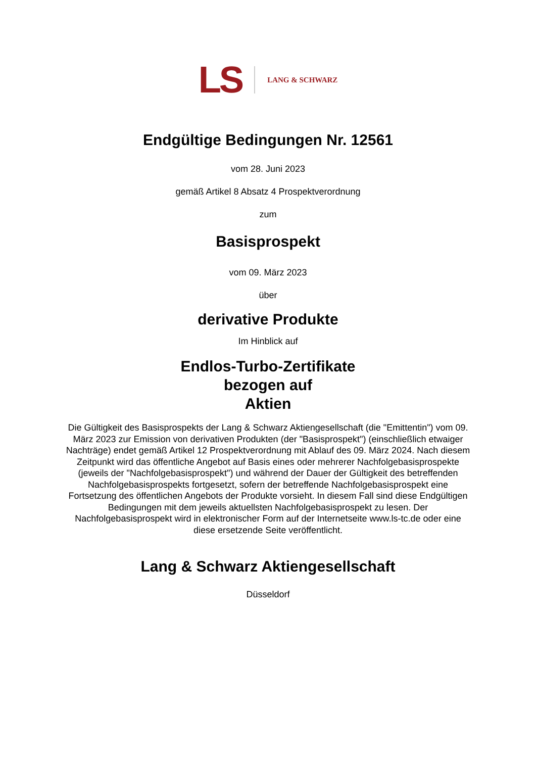LS LANG & SCHWARZ
Endgültige Bedingungen Nr. 12561
vom 28. Juni 2023
gemäß Artikel 8 Absatz 4 Prospektverordnung
zum
Basisprospekt
vom 09. März 2023
über
derivative Produkte
Im Hinblick auf
Endlos-Turbo-Zertifikate
bezogen auf
Aktien
Die Gültigkeit des Basisprospekts der Lang & Schwarz Aktiengesellschaft (die "Emittentin") vom 09. März 2023 zur Emission von derivativen Produkten (der "Basisprospekt") (einschließlich etwaiger Nachträge) endet gemäß Artikel 12 Prospektverordnung mit Ablauf des 09. März 2024. Nach diesem Zeitpunkt wird das öffentliche Angebot auf Basis eines oder mehrerer Nachfolgebasisprospekte (jeweils der "Nachfolgebasisprospekt") und während der Dauer der Gültigkeit des betreffenden Nachfolgebasisprospekts fortgesetzt, sofern der betreffende Nachfolgebasisprospekt eine Fortsetzung des öffentlichen Angebots der Produkte vorsieht. In diesem Fall sind diese Endgültigen Bedingungen mit dem jeweils aktuellsten Nachfolgebasisprospekt zu lesen. Der Nachfolgebasisprospekt wird in elektronischer Form auf der Internetseite www.ls-tc.de oder eine diese ersetzende Seite veröffentlicht.
Lang & Schwarz Aktiengesellschaft
Düsseldorf